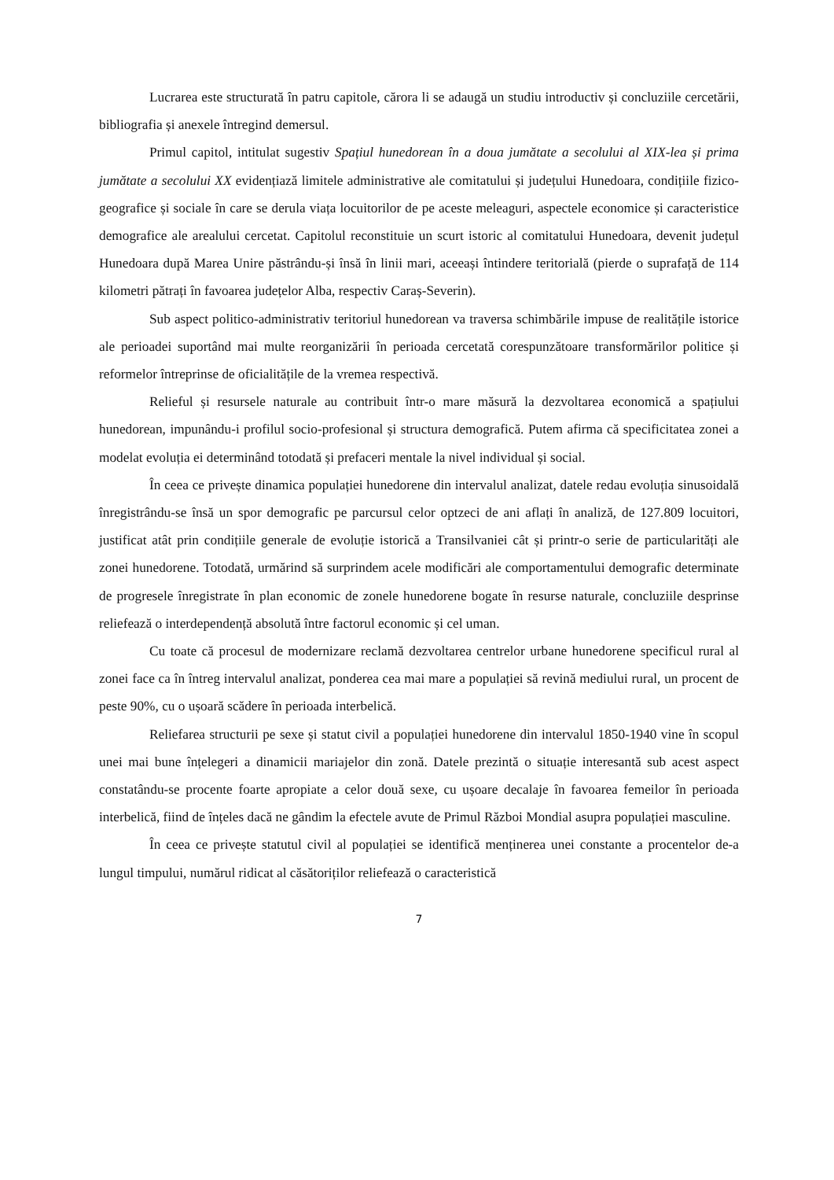Lucrarea este structurată în patru capitole, cărora li se adaugă un studiu introductiv și concluziile cercetării, bibliografia și anexele întregind demersul.
Primul capitol, intitulat sugestiv Spațiul hunedorean în a doua jumătate a secolului al XIX-lea și prima jumătate a secolului XX evidențiază limitele administrative ale comitatului și județului Hunedoara, condițiile fizico-geografice și sociale în care se derula viața locuitorilor de pe aceste meleaguri, aspectele economice și caracteristice demografice ale arealului cercetat. Capitolul reconstituie un scurt istoric al comitatului Hunedoara, devenit județul Hunedoara după Marea Unire păstrându-și însă în linii mari, aceeași întindere teritorială (pierde o suprafață de 114 kilometri pătrați în favoarea județelor Alba, respectiv Caraș-Severin).
Sub aspect politico-administrativ teritoriul hunedorean va traversa schimbările impuse de realitățile istorice ale perioadei suportând mai multe reorganizării în perioada cercetată corespunzătoare transformărilor politice și reformelor întreprinse de oficialitățile de la vremea respectivă.
Relieful și resursele naturale au contribuit într-o mare măsură la dezvoltarea economică a spațiului hunedorean, impunându-i profilul socio-profesional și structura demografică. Putem afirma că specificitatea zonei a modelat evoluția ei determinând totodată și prefaceri mentale la nivel individual și social.
În ceea ce privește dinamica populației hunedorene din intervalul analizat, datele redau evoluția sinusoidală înregistrându-se însă un spor demografic pe parcursul celor optzeci de ani aflați în analiză, de 127.809 locuitori, justificat atât prin condițiile generale de evoluție istorică a Transilvaniei cât și printr-o serie de particularități ale zonei hunedorene. Totodată, urmărind să surprindem acele modificări ale comportamentului demografic determinate de progresele înregistrate în plan economic de zonele hunedorene bogate în resurse naturale, concluziile desprinse reliefează o interdependență absolută între factorul economic și cel uman.
Cu toate că procesul de modernizare reclamă dezvoltarea centrelor urbane hunedorene specificul rural al zonei face ca în întreg intervalul analizat, ponderea cea mai mare a populației să revină mediului rural, un procent de peste 90%, cu o ușoară scădere în perioada interbelică.
Reliefarea structurii pe sexe și statut civil a populației hunedorene din intervalul 1850-1940 vine în scopul unei mai bune înțelegeri a dinamicii mariajelor din zonă. Datele prezintă o situație interesantă sub acest aspect constatându-se procente foarte apropiate a celor două sexe, cu ușoare decalaje în favoarea femeilor în perioada interbelică, fiind de înțeles dacă ne gândim la efectele avute de Primul Război Mondial asupra populației masculine.
În ceea ce privește statutul civil al populației se identifică menținerea unei constante a procentelor de-a lungul timpului, numărul ridicat al căsătoriților reliefează o caracteristică
7